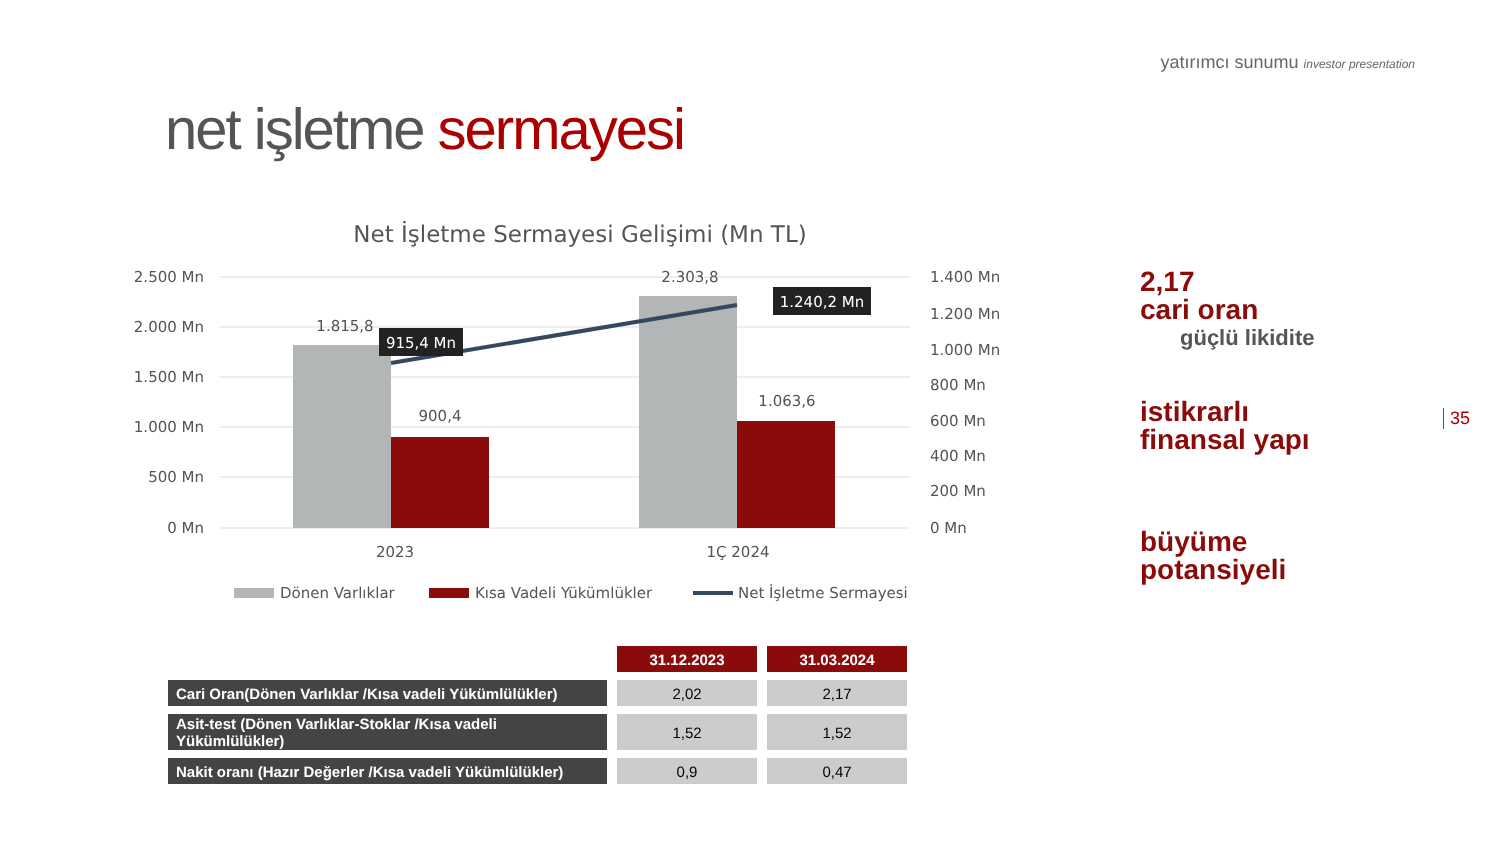yatırımcı sunumu investor presentation
net işletme sermayesi
Net İşletme Sermayesi Gelişimi (Mn TL)
2.500 Mn
2.000 Mn
1.500 Mn
1.000 Mn
500 Mn
0 Mn
1.400 Mn
1.200 Mn
1.000 Mn
800 Mn
600 Mn
400 Mn
200 Mn
0 Mn
1.815,8
900,4
2.303,8
1.063,6
915,4 Mn
1.240,2 Mn
2023
1Ç 2024
Dönen Varlıklar
Kısa Vadeli Yükümlükler
Net İşletme Sermayesi
2,17
cari oran
güçlü likidite
istikrarlı
finansal yapı
büyüme
potansiyeli
35
| | 31.12.2023 | 31.03.2024 |
| Cari Oran(Dönen Varlıklar /Kısa vadeli Yükümlülükler) | 2,02 | 2,17 |
| Asit-test (Dönen Varlıklar-Stoklar /Kısa vadeli Yükümlülükler) | 1,52 | 1,52 |
| Nakit oranı (Hazır Değerler /Kısa vadeli Yükümlülükler) | 0,9 | 0,47 |